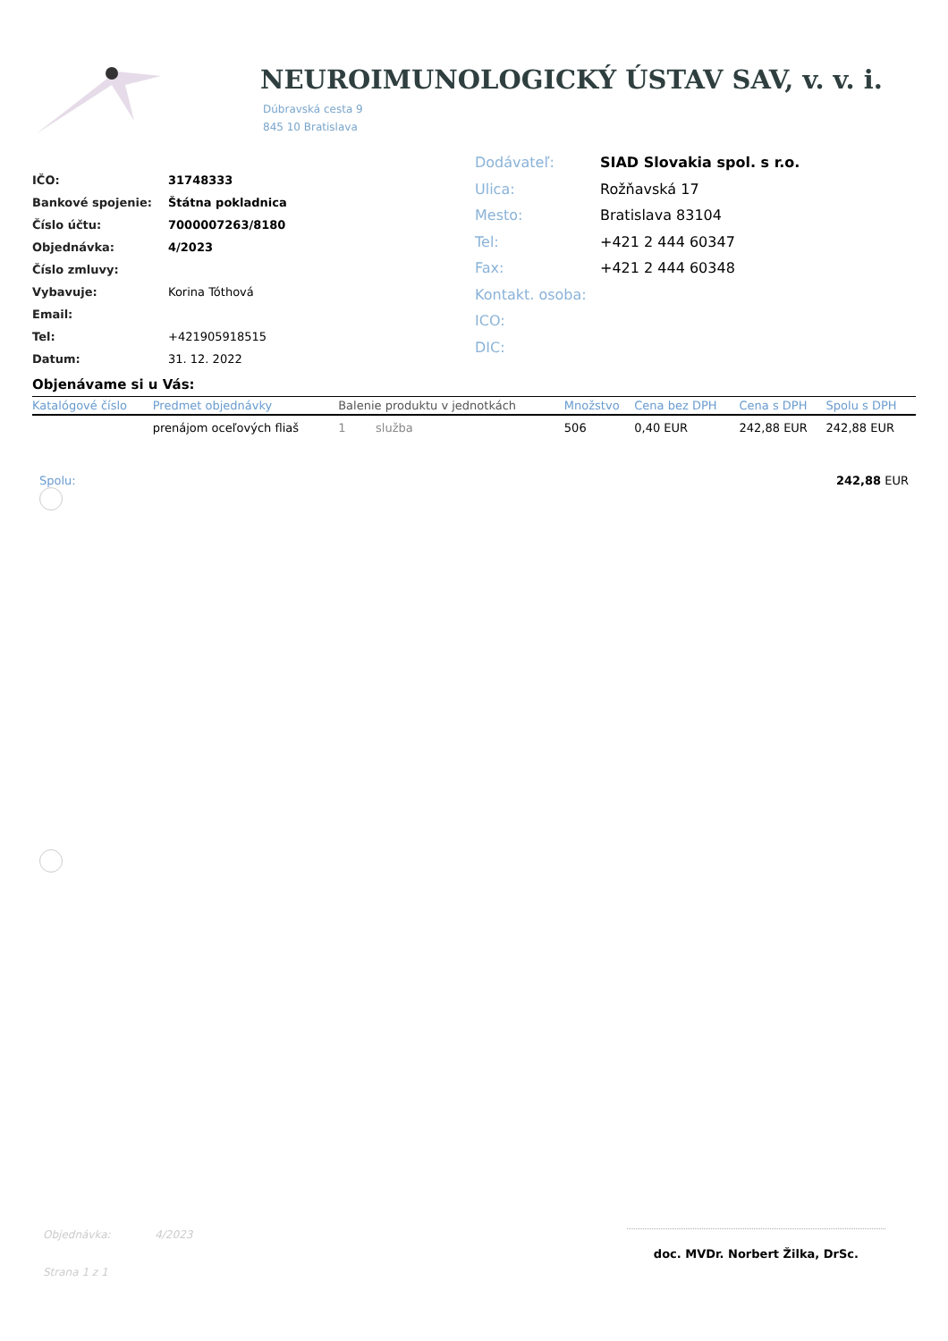NEUROIMUNOLOGICKÝ ÚSTAV SAV, v. v. i.
Dúbravská cesta 9
845 10 Bratislava
IČO: 31748333
Bankové spojenie: Štátna pokladnica
Číslo účtu: 7000007263/8180
Objednávka: 4/2023
Číslo zmluvy:
Vybavuje: Korina Tóthová
Email:
Tel: +421905918515
Datum: 31. 12. 2022
Dodávateľ: SIAD Slovakia spol. s r.o.
Ulica: Rožňavská 17
Mesto: Bratislava 83104
Tel: +421 2 444 60347
Fax: +421 2 444 60348
Kontakt. osoba:
ICO:
DIC:
Objenávame si u Vás:
| Katalógové číslo | Predmet objednávky | Balenie produktu v jednotkách | | Množstvo | Cena bez DPH | Cena s DPH | Spolu s DPH |
| --- | --- | --- | --- | --- | --- | --- | --- |
| | prenájom oceľových fliaš | 1 | služba | 506 | 0,40 EUR | 242,88 EUR | 242,88 EUR |
Spolu: 242,88 EUR
Objednávka: 4/2023
Strana 1 z 1
doc. MVDr. Norbert Žilka, DrSc.